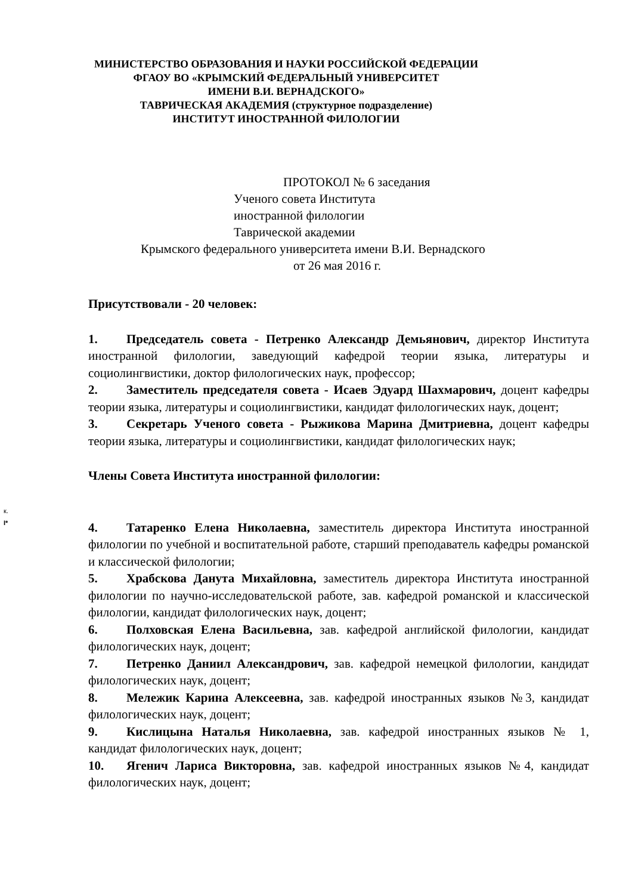МИНИСТЕРСТВО ОБРАЗОВАНИЯ И НАУКИ РОССИЙСКОЙ ФЕДЕРАЦИИ
ФГАОУ ВО «КРЫМСКИЙ ФЕДЕРАЛЬНЫЙ УНИВЕРСИТЕТ
ИМЕНИ В.И. ВЕРНАДСКОГО»
ТАВРИЧЕСКАЯ АКАДЕМИЯ (структурное подразделение)
ИНСТИТУТ ИНОСТРАННОЙ ФИЛОЛОГИИ
ПРОТОКОЛ № 6 заседания
Ученого совета Института
иностранной филологии
Таврической академии
Крымского федерального университета имени В.И. Вернадского
от 26 мая 2016 г.
Присутствовали - 20 человек:
1. Председатель совета - Петренко Александр Демьянович, директор Института иностранной филологии, заведующий кафедрой теории языка, литературы и социолингвистики, доктор филологических наук, профессор;
2. Заместитель председателя совета - Исаев Эдуард Шахмарович, доцент кафедры теории языка, литературы и социолингвистики, кандидат филологических наук, доцент;
3. Секретарь Ученого совета - Рыжикова Марина Дмитриевна, доцент кафедры теории языка, литературы и социолингвистики, кандидат филологических наук;
Члены Совета Института иностранной филологии:
к.
I*
4. Татаренко Елена Николаевна, заместитель директора Института иностранной филологии по учебной и воспитательной работе, старший преподаватель кафедры романской и классической филологии;
5. Храбскова Данута Михайловна, заместитель директора Института иностранной филологии по научно-исследовательской работе, зав. кафедрой романской и классической филологии, кандидат филологических наук, доцент;
6. Полховская Елена Васильевна, зав. кафедрой английской филологии, кандидат филологических наук, доцент;
7. Петренко Даниил Александрович, зав. кафедрой немецкой филологии, кандидат филологических наук, доцент;
8. Мележик Карина Алексеевна, зав. кафедрой иностранных языков №3, кандидат филологических наук, доцент;
9. Кислицына Наталья Николаевна, зав. кафедрой иностранных языков № 1, кандидат филологических наук, доцент;
10. Ягенич Лариса Викторовна, зав. кафедрой иностранных языков №4, кандидат филологических наук, доцент;